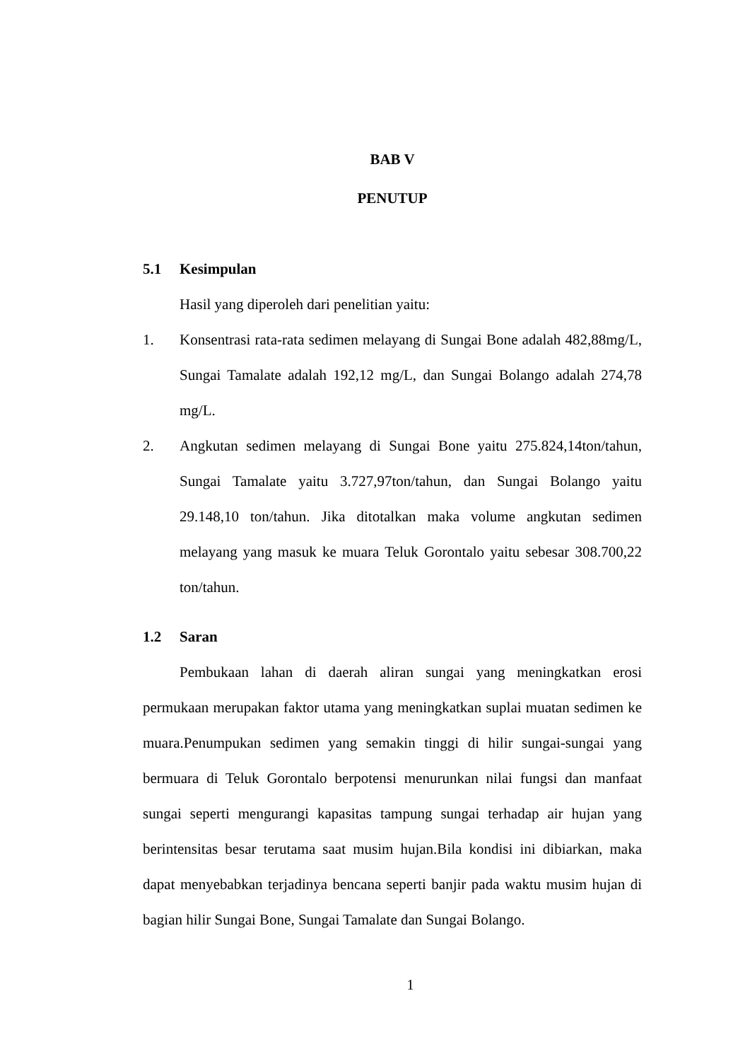BAB V
PENUTUP
5.1 Kesimpulan
Hasil yang diperoleh dari penelitian yaitu:
1. Konsentrasi rata-rata sedimen melayang di Sungai Bone adalah 482,88mg/L, Sungai Tamalate adalah 192,12 mg/L, dan Sungai Bolango adalah 274,78 mg/L.
2. Angkutan sedimen melayang di Sungai Bone yaitu 275.824,14ton/tahun, Sungai Tamalate yaitu 3.727,97ton/tahun, dan Sungai Bolango yaitu 29.148,10 ton/tahun. Jika ditotalkan maka volume angkutan sedimen melayang yang masuk ke muara Teluk Gorontalo yaitu sebesar 308.700,22 ton/tahun.
1.2 Saran
Pembukaan lahan di daerah aliran sungai yang meningkatkan erosi permukaan merupakan faktor utama yang meningkatkan suplai muatan sedimen ke muara.Penumpukan sedimen yang semakin tinggi di hilir sungai-sungai yang bermuara di Teluk Gorontalo berpotensi menurunkan nilai fungsi dan manfaat sungai seperti mengurangi kapasitas tampung sungai terhadap air hujan yang berintensitas besar terutama saat musim hujan.Bila kondisi ini dibiarkan, maka dapat menyebabkan terjadinya bencana seperti banjir pada waktu musim hujan di bagian hilir Sungai Bone, Sungai Tamalate dan Sungai Bolango.
1